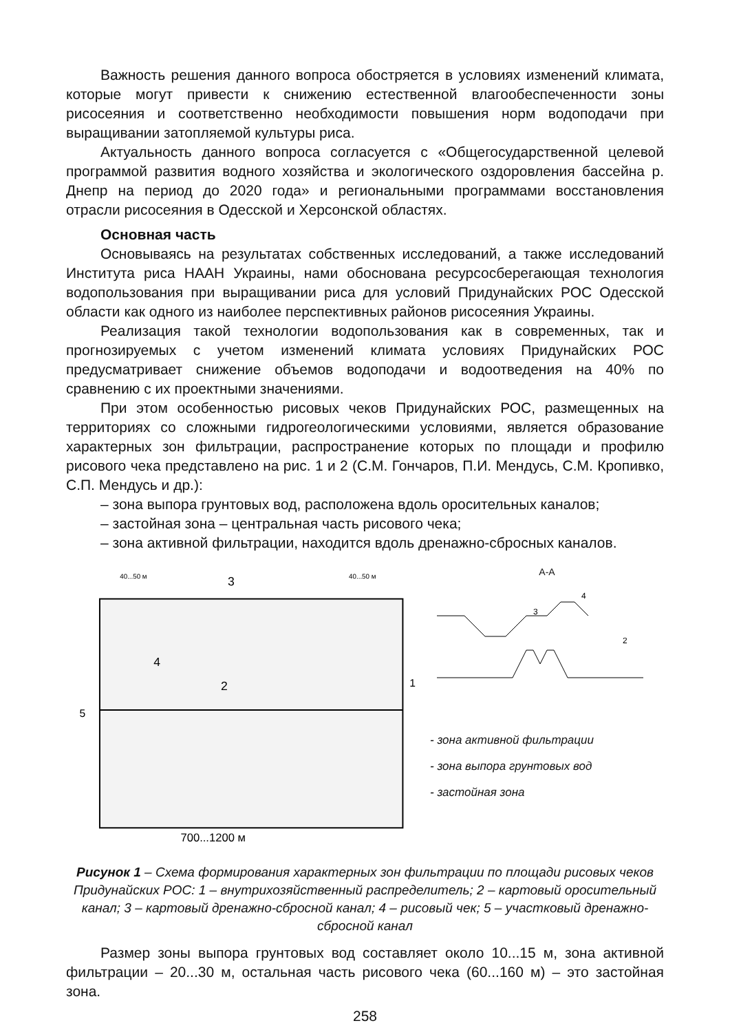Важность решения данного вопроса обостряется в условиях изменений климата, которые могут привести к снижению естественной влагообеспеченности зоны рисосеяния и соответственно необходимости повышения норм водоподачи при выращивании затопляемой культуры риса.
Актуальность данного вопроса согласуется с «Общегосударственной целевой программой развития водного хозяйства и экологического оздоровления бассейна р. Днепр на период до 2020 года» и региональными программами восстановления отрасли рисосеяния в Одесской и Херсонской областях.
Основная часть
Основываясь на результатах собственных исследований, а также исследований Института риса НААН Украины, нами обоснована ресурсосберегающая технология водопользования при выращивании риса для условий Придунайских РОС Одесской области как одного из наиболее перспективных районов рисосеяния Украины.
Реализация такой технологии водопользования как в современных, так и прогнозируемых с учетом изменений климата условиях Придунайских РОС предусматривает снижение объемов водоподачи и водоотведения на 40% по сравнению с их проектными значениями.
При этом особенностью рисовых чеков Придунайских РОС, размещенных на территориях со сложными гидрогеологическими условиями, является образование характерных зон фильтрации, распространение которых по площади и профилю рисового чека представлено на рис. 1 и 2 (С.М. Гончаров, П.И. Мендусь, С.М. Кропивко, С.П. Мендусь и др.):
– зона выпора грунтовых вод, расположена вдоль оросительных каналов;
– застойная зона – центральная часть рисового чека;
– зона активной фильтрации, находится вдоль дренажно-сбросных каналов.
3
40...50 м
40...50 м
5
1
2
4
700...1200 м
А-А
3
4
2
- зона активной фильтрации
- зона выпора грунтовых вод
- застойная зона
Рисунок 1 – Схема формирования характерных зон фильтрации по площади рисовых чеков Придунайских РОС: 1 – внутрихозяйственный распределитель; 2 – картовый оросительный канал; 3 – картовый дренажно-сбросной канал; 4 – рисовый чек; 5 – участковый дренажно-сбросной канал
Размер зоны выпора грунтовых вод составляет около 10...15 м, зона активной фильтрации – 20...30 м, остальная часть рисового чека (60...160 м) – это застойная зона.
258